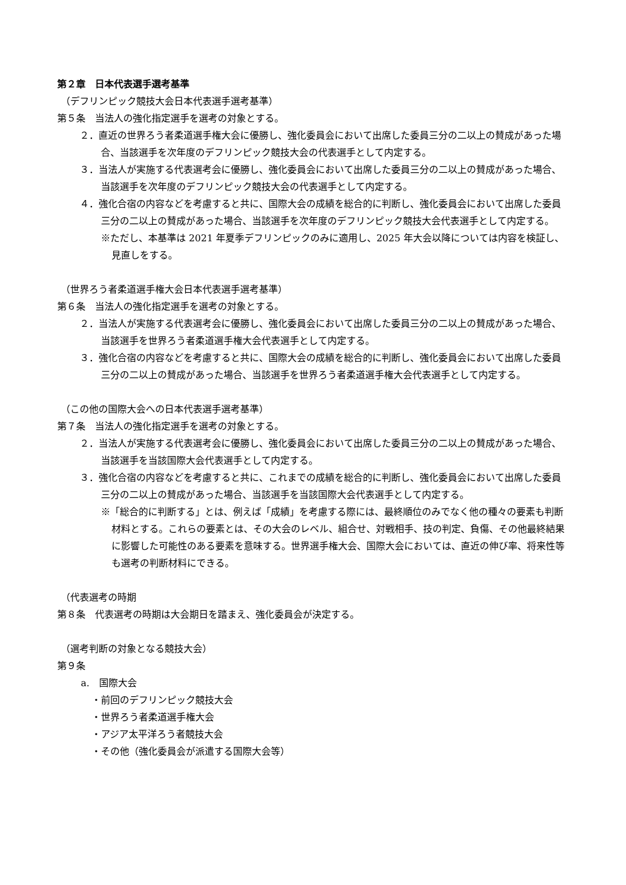第２章　日本代表選手選考基準
（デフリンピック競技大会日本代表選手選考基準）
第５条　当法人の強化指定選手を選考の対象とする。
２．直近の世界ろう者柔道選手権大会に優勝し、強化委員会において出席した委員三分の二以上の賛成があった場合、当該選手を次年度のデフリンピック競技大会の代表選手として内定する。
３．当法人が実施する代表選考会に優勝し、強化委員会において出席した委員三分の二以上の賛成があった場合、当該選手を次年度のデフリンピック競技大会の代表選手として内定する。
４．強化合宿の内容などを考慮すると共に、国際大会の成績を総合的に判断し、強化委員会において出席した委員三分の二以上の賛成があった場合、当該選手を次年度のデフリンピック競技大会代表選手として内定する。
※ただし、本基準は 2021 年夏季デフリンピックのみに適用し、2025 年大会以降については内容を検証し、見直しをする。
（世界ろう者柔道選手権大会日本代表選手選考基準）
第６条　当法人の強化指定選手を選考の対象とする。
２．当法人が実施する代表選考会に優勝し、強化委員会において出席した委員三分の二以上の賛成があった場合、当該選手を世界ろう者柔道選手権大会代表選手として内定する。
３．強化合宿の内容などを考慮すると共に、国際大会の成績を総合的に判断し、強化委員会において出席した委員三分の二以上の賛成があった場合、当該選手を世界ろう者柔道選手権大会代表選手として内定する。
（この他の国際大会への日本代表選手選考基準）
第７条　当法人の強化指定選手を選考の対象とする。
２．当法人が実施する代表選考会に優勝し、強化委員会において出席した委員三分の二以上の賛成があった場合、当該選手を当該国際大会代表選手として内定する。
３．強化合宿の内容などを考慮すると共に、これまでの成績を総合的に判断し、強化委員会において出席した委員三分の二以上の賛成があった場合、当該選手を当該国際大会代表選手として内定する。
※「総合的に判断する」とは、例えば「成績」を考慮する際には、最終順位のみでなく他の種々の要素も判断材料とする。これらの要素とは、その大会のレベル、組合せ、対戦相手、技の判定、負傷、その他最終結果に影響した可能性のある要素を意味する。世界選手権大会、国際大会においては、直近の伸び率、将来性等も選考の判断材料にできる。
（代表選考の時期
第８条　代表選考の時期は大会期日を踏まえ、強化委員会が決定する。
（選考判断の対象となる競技大会）
第９条
a.　国際大会
・前回のデフリンピック競技大会
・世界ろう者柔道選手権大会
・アジア太平洋ろう者競技大会
・その他（強化委員会が派遣する国際大会等）